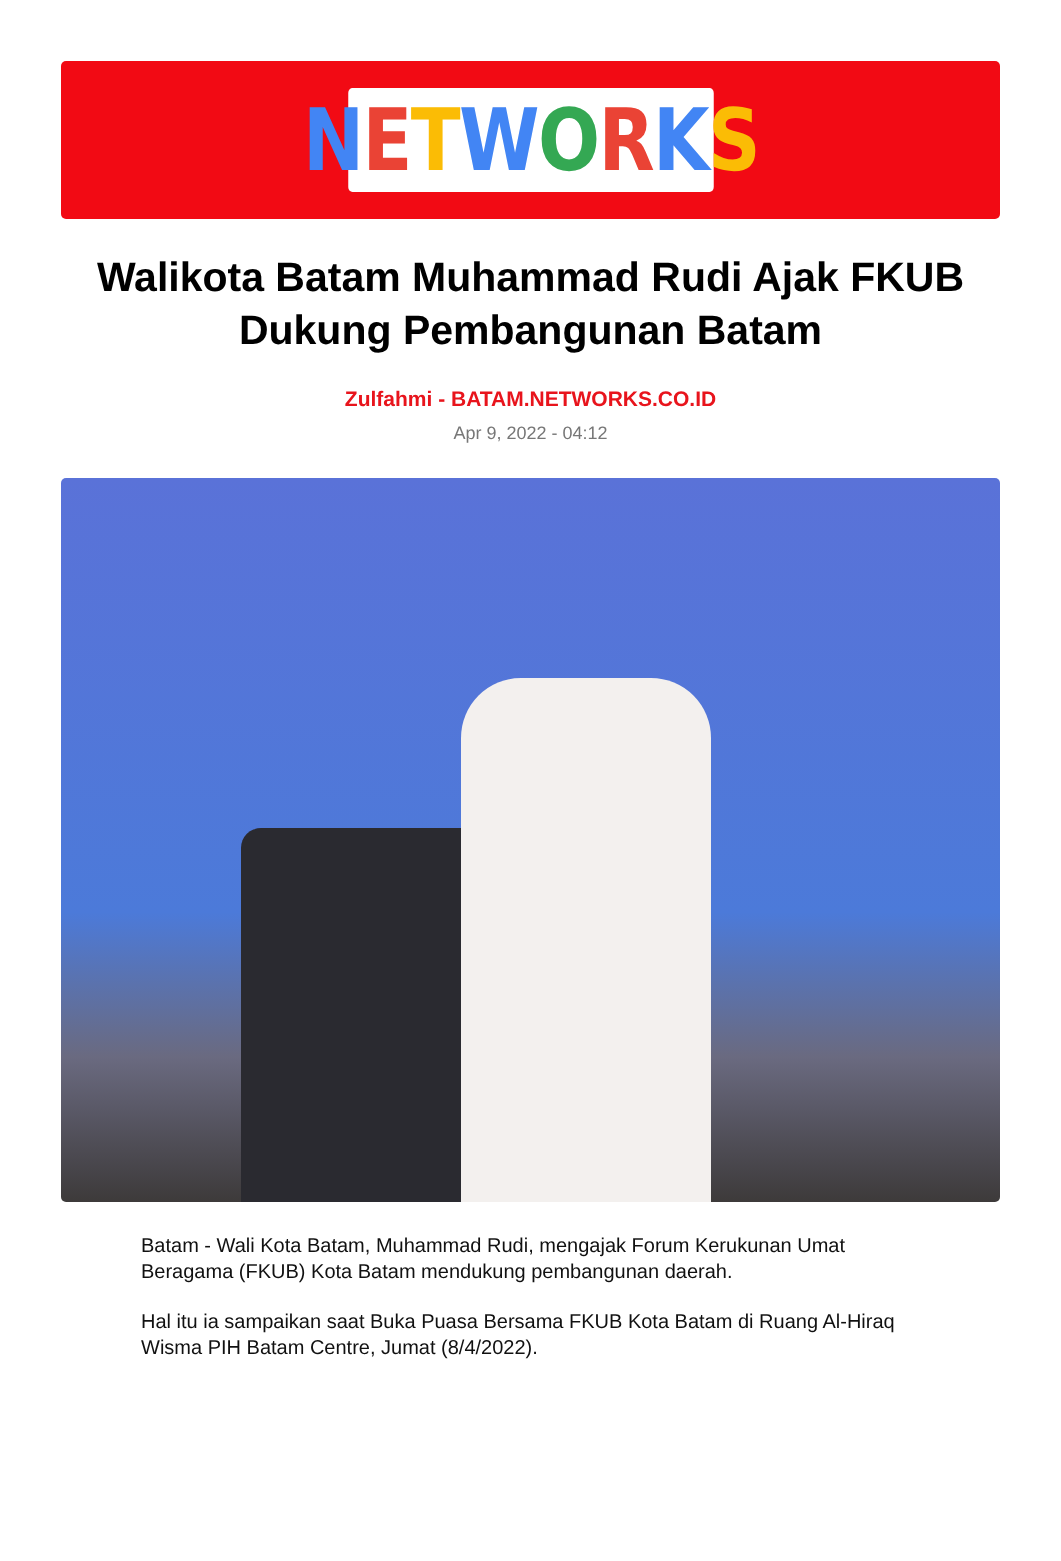NETWORKS
Walikota Batam Muhammad Rudi Ajak FKUB Dukung Pembangunan Batam
Zulfahmi - BATAM.NETWORKS.CO.ID
Apr 9, 2022 - 04:12
Batam - Wali Kota Batam, Muhammad Rudi, mengajak Forum Kerukunan Umat Beragama (FKUB) Kota Batam mendukung pembangunan daerah.
Hal itu ia sampaikan saat Buka Puasa Bersama FKUB Kota Batam di Ruang Al-Hiraq Wisma PIH Batam Centre, Jumat (8/4/2022).